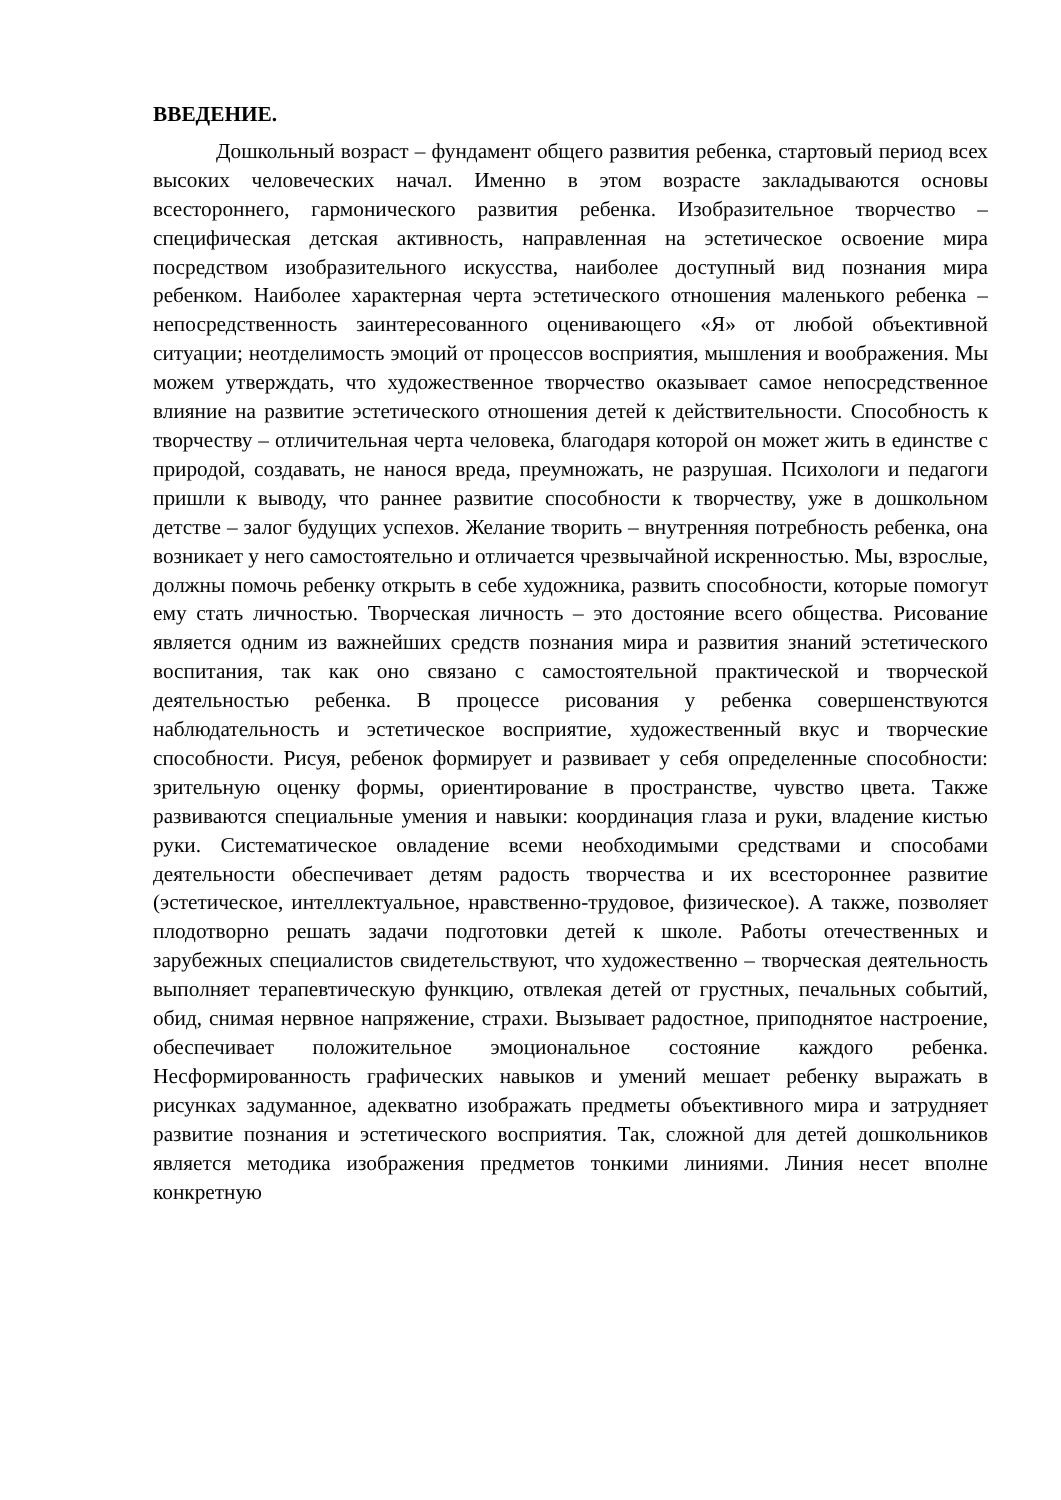ВВЕДЕНИЕ.
Дошкольный возраст – фундамент общего развития ребенка, стартовый период всех высоких человеческих начал. Именно в этом возрасте закладываются основы всестороннего, гармонического развития ребенка. Изобразительное творчество – специфическая детская активность, направленная на эстетическое освоение мира посредством изобразительного искусства, наиболее доступный вид познания мира ребенком. Наиболее характерная черта эстетического отношения маленького ребенка – непосредственность заинтересованного оценивающего «Я» от любой объективной ситуации; неотделимость эмоций от процессов восприятия, мышления и воображения. Мы можем утверждать, что художественное творчество оказывает самое непосредственное влияние на развитие эстетического отношения детей к действительности. Способность к творчеству – отличительная черта человека, благодаря которой он может жить в единстве с природой, создавать, не нанося вреда, преумножать, не разрушая. Психологи и педагоги пришли к выводу, что раннее развитие способности к творчеству, уже в дошкольном детстве – залог будущих успехов. Желание творить – внутренняя потребность ребенка, она возникает у него самостоятельно и отличается чрезвычайной искренностью. Мы, взрослые, должны помочь ребенку открыть в себе художника, развить способности, которые помогут ему стать личностью. Творческая личность – это достояние всего общества. Рисование является одним из важнейших средств познания мира и развития знаний эстетического воспитания, так как оно связано с самостоятельной практической и творческой деятельностью ребенка. В процессе рисования у ребенка совершенствуются наблюдательность и эстетическое восприятие, художественный вкус и творческие способности. Рисуя, ребенок формирует и развивает у себя определенные способности: зрительную оценку формы, ориентирование в пространстве, чувство цвета. Также развиваются специальные умения и навыки: координация глаза и руки, владение кистью руки. Систематическое овладение всеми необходимыми средствами и способами деятельности обеспечивает детям радость творчества и их всестороннее развитие (эстетическое, интеллектуальное, нравственно-трудовое, физическое). А также, позволяет плодотворно решать задачи подготовки детей к школе. Работы отечественных и зарубежных специалистов свидетельствуют, что художественно – творческая деятельность выполняет терапевтическую функцию, отвлекая детей от грустных, печальных событий, обид, снимая нервное напряжение, страхи. Вызывает радостное, приподнятое настроение, обеспечивает положительное эмоциональное состояние каждого ребенка. Несформированность графических навыков и умений мешает ребенку выражать в рисунках задуманное, адекватно изображать предметы объективного мира и затрудняет развитие познания и эстетического восприятия. Так, сложной для детей дошкольников является методика изображения предметов тонкими линиями. Линия несет вполне конкретную